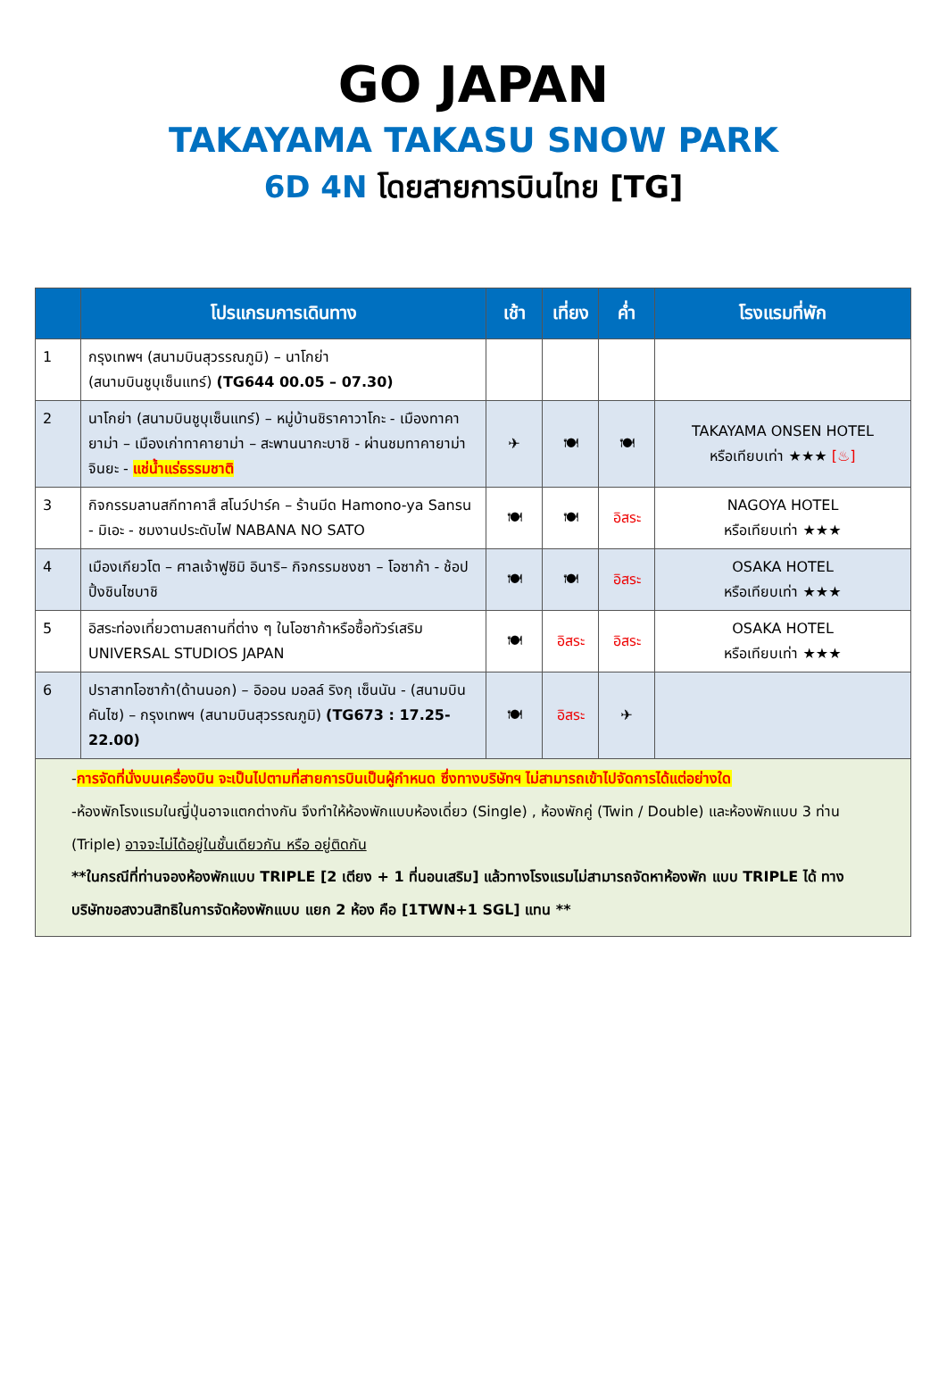GO JAPAN
TAKAYAMA TAKASU SNOW PARK
6D 4N โดยสายการบินไทย [TG]
| | โปรแกรมการเดินทาง | เช้า | เที่ยง | ค่ำ | โรงแรมที่พัก |
| --- | --- | --- | --- | --- | --- |
| 1 | กรุงเทพฯ (สนามบินสุวรรณภูมิ) – นาโกย่า (สนามบินชูบุเซ็นแทร์) (TG644 00.05 – 07.30) | | | | |
| 2 | นาโกย่า (สนามบินชูบุเซ็นแทร์) – หมู่บ้านชิราคาวาโกะ - เมืองทาคายาม่า – เมืองเก่าทาคายาม่า – สะพานนากะบาชิ - ผ่านชมทาคายาม่า จินยะ - แช่น้ำแร่ธรรมชาติ | ✈ | 🍽 | 🍽 | TAKAYAMA ONSEN HOTEL หรือเทียบเท่า ★★★ [♨] |
| 3 | กิจกรรมลานสกีทาคาสึ สโนว์ปาร์ค – ร้านมีด Hamono-ya Sansu - มิเอะ - ชมงานประดับไฟ NABANA NO SATO | 🍽 | 🍽 | อิสระ | NAGOYA HOTEL หรือเทียบเท่า ★★★ |
| 4 | เมืองเกียวโต – ศาลเจ้าฟูชิมิ อินาริ– กิจกรรมชงชา – โอซาก้า - ช้อปปิ้งชินไซบาชิ | 🍽 | 🍽 | อิสระ | OSAKA HOTEL หรือเทียบเท่า ★★★ |
| 5 | อิสระท่องเที่ยวตามสถานที่ต่าง ๆ ในโอซาก้าหรือซื้อทัวร์เสริม UNIVERSAL STUDIOS JAPAN | 🍽 | อิสระ | อิสระ | OSAKA HOTEL หรือเทียบเท่า ★★★ |
| 6 | ปราสาทโอซาก้า(ด้านนอก) – อิออน มอลล์ ริงกุ เซ็นนัน - (สนามบินคันไซ) – กรุงเทพฯ (สนามบินสุวรรณภูมิ) (TG673 : 17.25-22.00) | 🍽 | อิสระ | ✈ | |
| - การจัดที่นั่งบนเครื่องบิน จะเป็นไปตามที่สายการบินเป็นผู้กำหนด ซึ่งทางบริษัทฯ ไม่สามารถเข้าไปจัดการได้แต่อย่างใด -ห้องพักโรงแรมในญี่ปุ่นอาจแตกต่างกัน จึงทำให้ห้องพักแบบห้องเดี่ยว (Single) , ห้องพักคู่ (Twin / Double) และห้องพักแบบ 3 ท่าน (Triple) อาจจะไม่ได้อยู่ในชั้นเดียวกัน หรือ อยู่ติดกัน **ในกรณีที่ท่านจองห้องพักแบบ TRIPLE [2 เตียง + 1 ที่นอนเสริม] แล้วทางโรงแรมไม่สามารถจัดหาห้องพัก แบบ TRIPLE ได้ ทางบริษัทขอสงวนสิทธิในการจัดห้องพักแบบ แยก 2 ห้อง คือ [1TWN+1 SGL] แทน ** | | | | | |